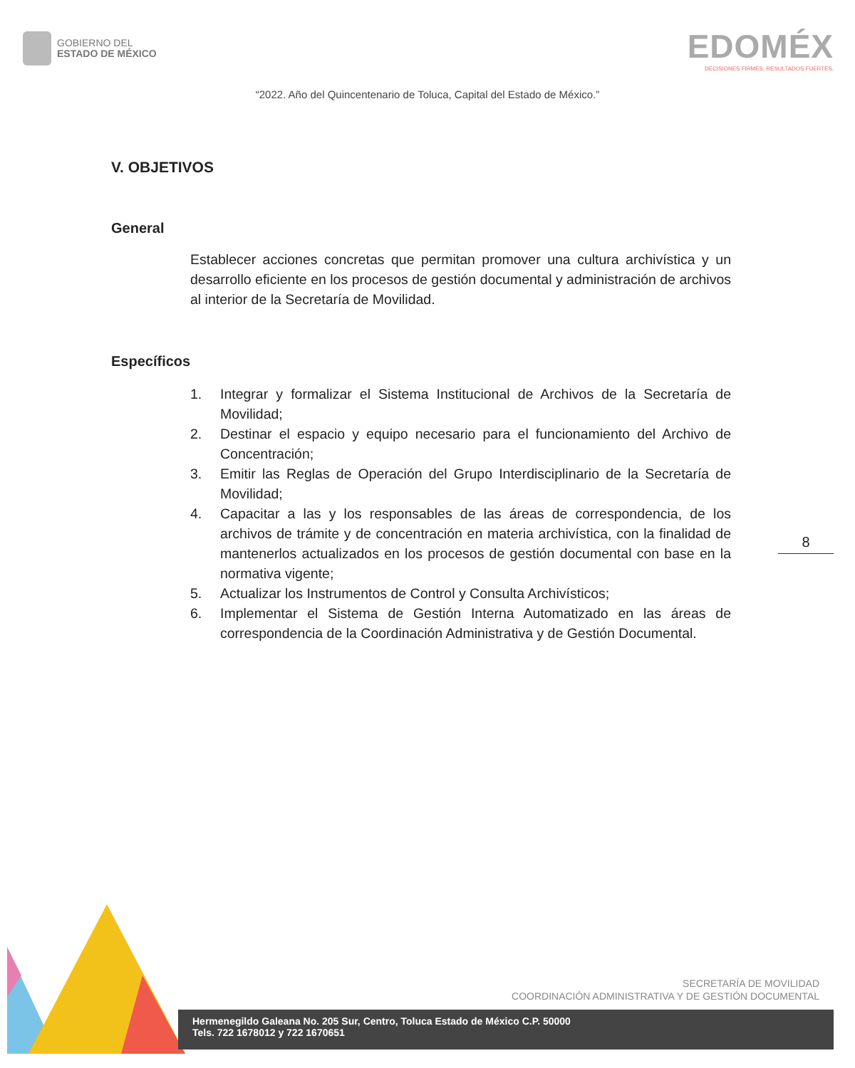GOBIERNO DEL
ESTADO DE MÉXICO
EDOMÉX
DECISIONES FIRMES, RESULTADOS FUERTES.
“2022. Año del Quincentenario de Toluca, Capital del Estado de México.”
V. OBJETIVOS
General
Establecer acciones concretas que permitan promover una cultura archivística y un desarrollo eficiente en los procesos de gestión documental y administración de archivos al interior de la Secretaría de Movilidad.
Específicos
1. Integrar y formalizar el Sistema Institucional de Archivos de la Secretaría de Movilidad;
2. Destinar el espacio y equipo necesario para el funcionamiento del Archivo de Concentración;
3. Emitir las Reglas de Operación del Grupo Interdisciplinario de la Secretaría de Movilidad;
4. Capacitar a las y los responsables de las áreas de correspondencia, de los archivos de trámite y de concentración en materia archivística, con la finalidad de mantenerlos actualizados en los procesos de gestión documental con base en la normativa vigente;
5. Actualizar los Instrumentos de Control y Consulta Archivísticos;
6. Implementar el Sistema de Gestión Interna Automatizado en las áreas de correspondencia de la Coordinación Administrativa y de Gestión Documental.
8
SECRETARÍA DE MOVILIDAD
COORDINACIÓN ADMINISTRATIVA Y DE GESTIÓN DOCUMENTAL
Hermenegildo Galeana No. 205 Sur, Centro, Toluca Estado de México C.P. 50000
Tels. 722 1678012 y 722 1670651